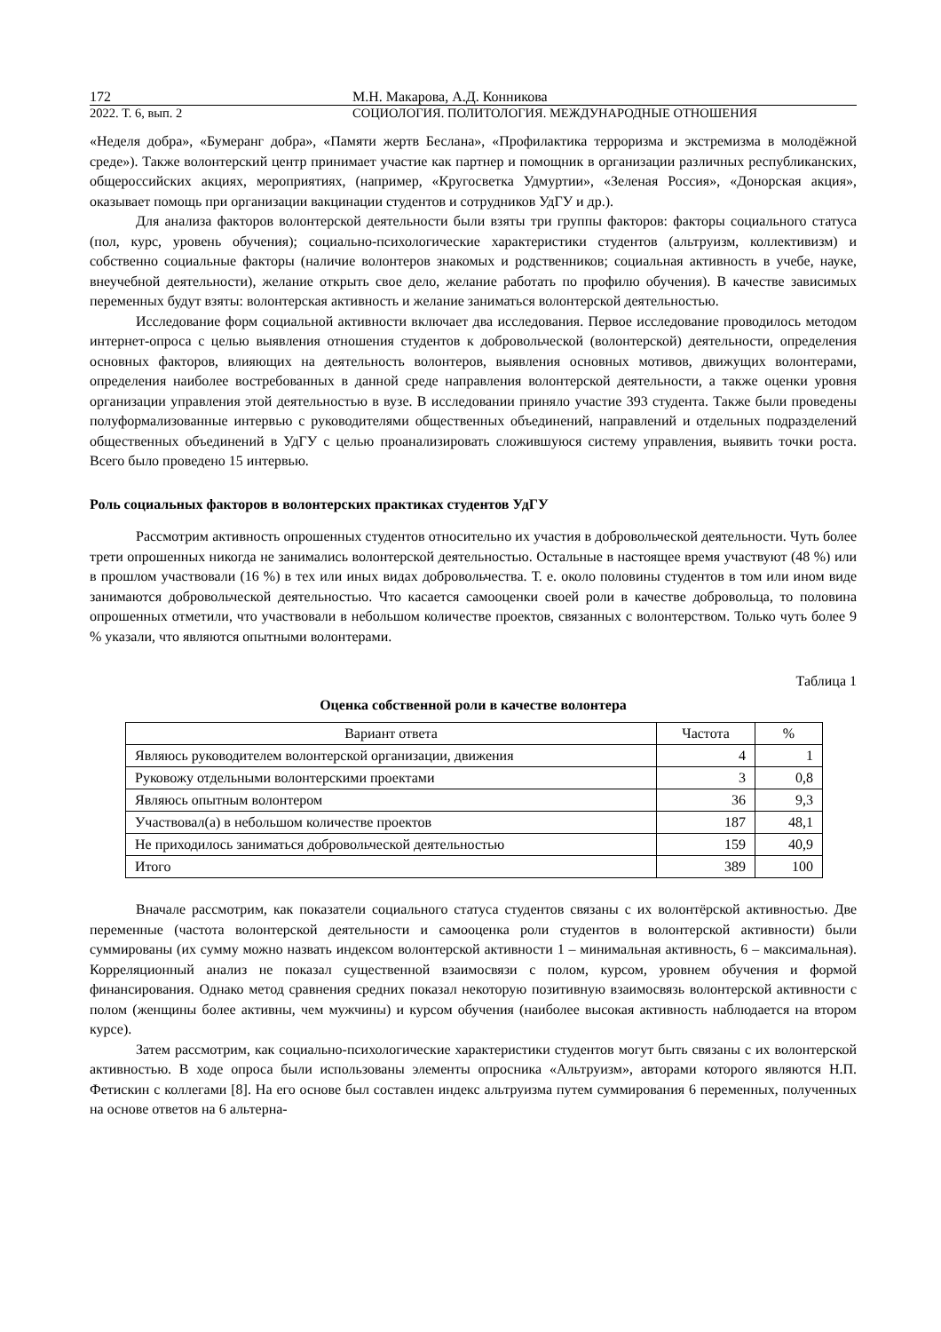172 М.Н. Макарова, А.Д. Конникова
2022. Т. 6, вып. 2 СОЦИОЛОГИЯ. ПОЛИТОЛОГИЯ. МЕЖДУНАРОДНЫЕ ОТНОШЕНИЯ
«Неделя добра», «Бумеранг добра», «Памяти жертв Беслана», «Профилактика терроризма и экстремизма в молодёжной среде»). Также волонтерский центр принимает участие как партнер и помощник в организации различных республиканских, общероссийских акциях, мероприятиях, (например, «Кругосветка Удмуртии», «Зеленая Россия», «Донорская акция», оказывает помощь при организации вакцинации студентов и сотрудников УдГУ и др.).
Для анализа факторов волонтерской деятельности были взяты три группы факторов: факторы социального статуса (пол, курс, уровень обучения); социально-психологические характеристики студентов (альтруизм, коллективизм) и собственно социальные факторы (наличие волонтеров знакомых и родственников; социальная активность в учебе, науке, внеучебной деятельности), желание открыть свое дело, желание работать по профилю обучения). В качестве зависимых переменных будут взяты: волонтерская активность и желание заниматься волонтерской деятельностью.
Исследование форм социальной активности включает два исследования. Первое исследование проводилось методом интернет-опроса с целью выявления отношения студентов к добровольческой (волонтерской) деятельности, определения основных факторов, влияющих на деятельность волонтеров, выявления основных мотивов, движущих волонтерами, определения наиболее востребованных в данной среде направления волонтерской деятельности, а также оценки уровня организации управления этой деятельностью в вузе. В исследовании приняло участие 393 студента. Также были проведены полуформализованные интервью с руководителями общественных объединений, направлений и отдельных подразделений общественных объединений в УдГУ с целью проанализировать сложившуюся систему управления, выявить точки роста. Всего было проведено 15 интервью.
Роль социальных факторов в волонтерских практиках студентов УдГУ
Рассмотрим активность опрошенных студентов относительно их участия в добровольческой деятельности. Чуть более трети опрошенных никогда не занимались волонтерской деятельностью. Остальные в настоящее время участвуют (48 %) или в прошлом участвовали (16 %) в тех или иных видах добровольчества. Т. е. около половины студентов в том или ином виде занимаются добровольческой деятельностью. Что касается самооценки своей роли в качестве добровольца, то половина опрошенных отметили, что участвовали в небольшом количестве проектов, связанных с волонтерством. Только чуть более 9 % указали, что являются опытными волонтерами.
Таблица 1
Оценка собственной роли в качестве волонтера
| Вариант ответа | Частота | % |
| --- | --- | --- |
| Являюсь руководителем волонтерской организации, движения | 4 | 1 |
| Руковожу отдельными волонтерскими проектами | 3 | 0,8 |
| Являюсь опытным волонтером | 36 | 9,3 |
| Участвовал(а) в небольшом количестве проектов | 187 | 48,1 |
| Не приходилось заниматься добровольческой деятельностью | 159 | 40,9 |
| Итого | 389 | 100 |
Вначале рассмотрим, как показатели социального статуса студентов связаны с их волонтёрской активностью. Две переменные (частота волонтерской деятельности и самооценка роли студентов в волонтерской активности) были суммированы (их сумму можно назвать индексом волонтерской активности 1 – минимальная активность, 6 – максимальная). Корреляционный анализ не показал существенной взаимосвязи с полом, курсом, уровнем обучения и формой финансирования. Однако метод сравнения средних показал некоторую позитивную взаимосвязь волонтерской активности с полом (женщины более активны, чем мужчины) и курсом обучения (наиболее высокая активность наблюдается на втором курсе).
Затем рассмотрим, как социально-психологические характеристики студентов могут быть связаны с их волонтерской активностью. В ходе опроса были использованы элементы опросника «Альтруизм», авторами которого являются Н.П. Фетискин с коллегами [8]. На его основе был составлен индекс альтруизма путем суммирования 6 переменных, полученных на основе ответов на 6 альтерна-